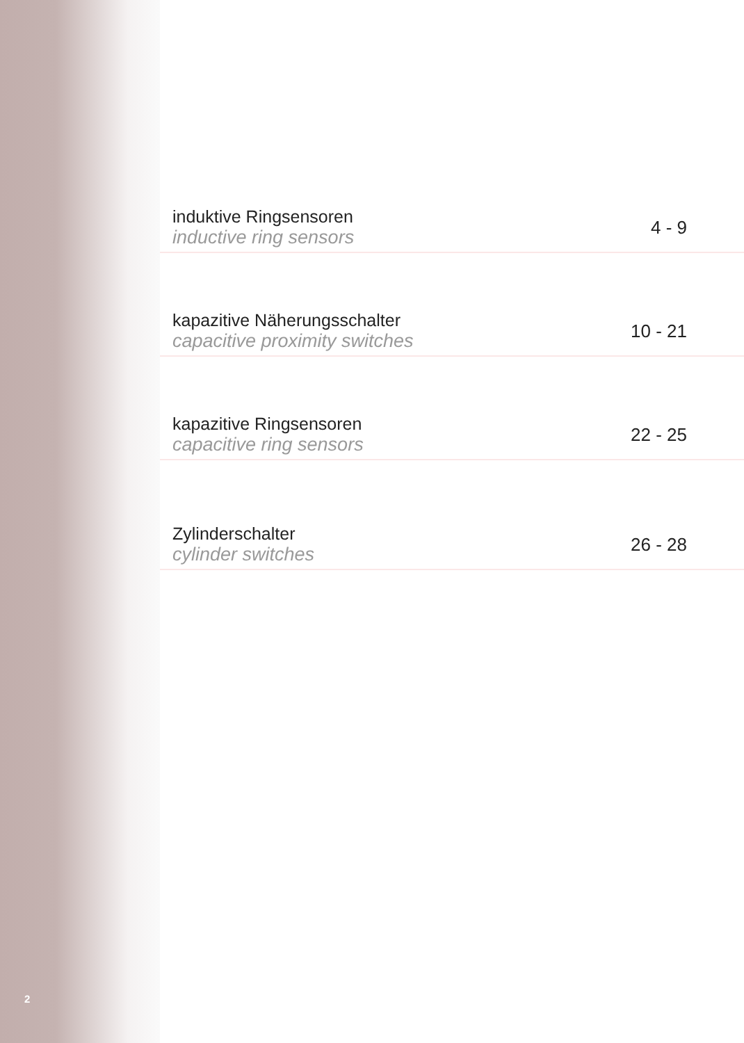induktive Ringsensoren
inductive ring sensors
4 - 9
kapazitive Näherungsschalter
capacitive proximity switches
10 - 21
kapazitive Ringsensoren
capacitive ring sensors
22 - 25
Zylinderschalter
cylinder switches
26 - 28
2